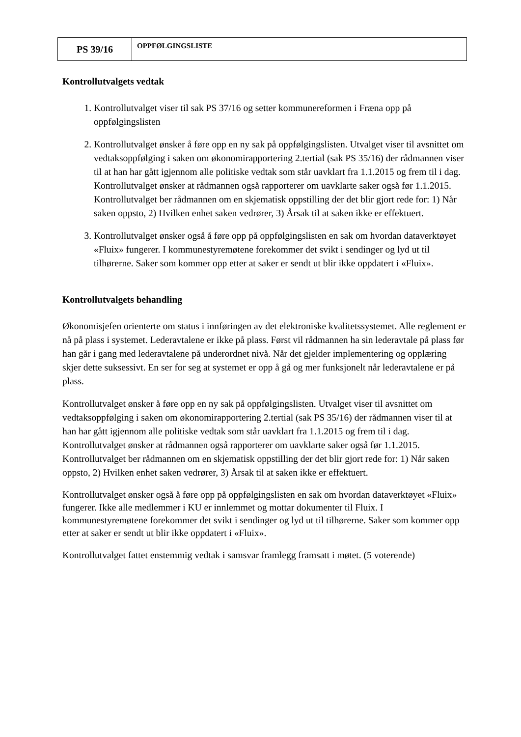| PS 39/16 | OPPFØLGINGSLISTE |
Kontrollutvalgets vedtak
1. Kontrollutvalget viser til sak PS 37/16 og setter kommunereformen i Fræna opp på oppfølgingslisten
2. Kontrollutvalget ønsker å føre opp en ny sak på oppfølgingslisten. Utvalget viser til avsnittet om vedtaksoppfølging i saken om økonomirapportering 2.tertial (sak PS 35/16) der rådmannen viser til at han har gått igjennom alle politiske vedtak som står uavklart fra 1.1.2015 og frem til i dag. Kontrollutvalget ønsker at rådmannen også rapporterer om uavklarte saker også før 1.1.2015. Kontrollutvalget ber rådmannen om en skjematisk oppstilling der det blir gjort rede for: 1) Når saken oppsto, 2) Hvilken enhet saken vedrører, 3) Årsak til at saken ikke er effektuert.
3. Kontrollutvalget ønsker også å føre opp på oppfølgingslisten en sak om hvordan dataverktøyet «Fluix» fungerer. I kommunestyremøtene forekommer det svikt i sendinger og lyd ut til tilhørerne. Saker som kommer opp etter at saker er sendt ut blir ikke oppdatert i «Fluix».
Kontrollutvalgets behandling
Økonomisjefen orienterte om status i innføringen av det elektroniske kvalitetssystemet. Alle reglement er nå på plass i systemet. Lederavtalene er ikke på plass. Først vil rådmannen ha sin lederavtale på plass før han går i gang med lederavtalene på underordnet nivå. Når det gjelder implementering og opplæring skjer dette suksessivt. En ser for seg at systemet er opp å gå og mer funksjonelt når lederavtalene er på plass.
Kontrollutvalget ønsker å føre opp en ny sak på oppfølgingslisten. Utvalget viser til avsnittet om vedtaksoppfølging i saken om økonomirapportering 2.tertial (sak PS 35/16) der rådmannen viser til at han har gått igjennom alle politiske vedtak som står uavklart fra 1.1.2015 og frem til i dag. Kontrollutvalget ønsker at rådmannen også rapporterer om uavklarte saker også før 1.1.2015. Kontrollutvalget ber rådmannen om en skjematisk oppstilling der det blir gjort rede for: 1) Når saken oppsto, 2) Hvilken enhet saken vedrører, 3) Årsak til at saken ikke er effektuert.
Kontrollutvalget ønsker også å føre opp på oppfølgingslisten en sak om hvordan dataverktøyet «Fluix» fungerer. Ikke alle medlemmer i KU er innlemmet og mottar dokumenter til Fluix. I kommunestyremøtene forekommer det svikt i sendinger og lyd ut til tilhørerne. Saker som kommer opp etter at saker er sendt ut blir ikke oppdatert i «Fluix».
Kontrollutvalget fattet enstemmig vedtak i samsvar framlegg framsatt i møtet. (5 voterende)